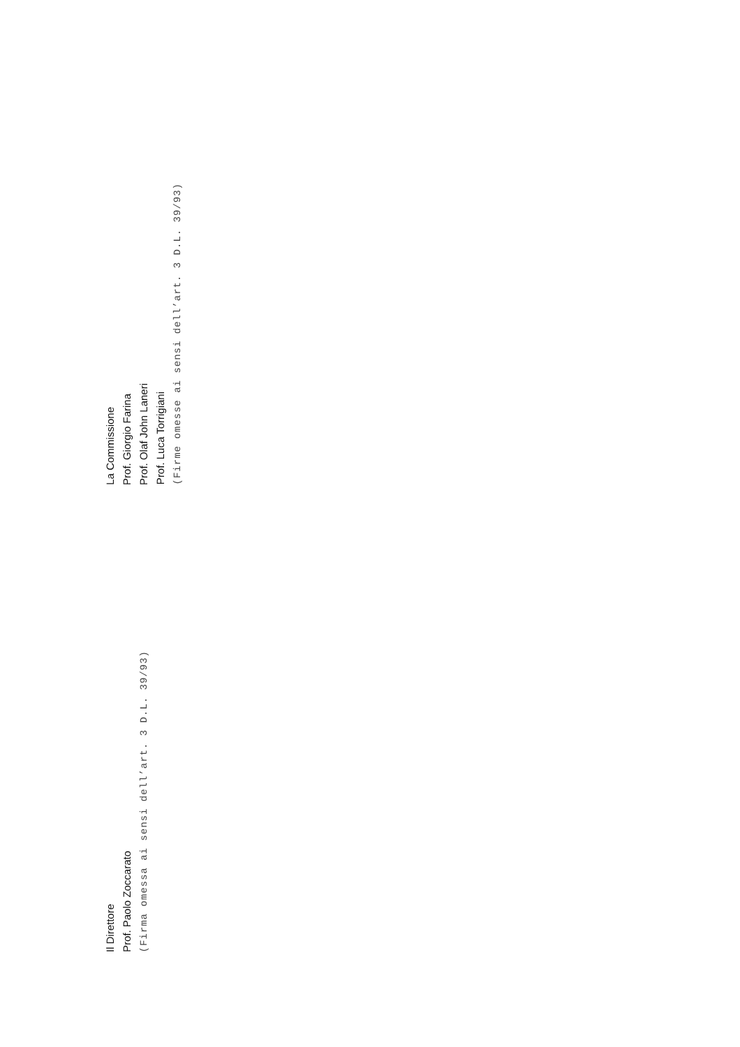Il Direttore
Prof. Paolo Zoccarato
(Firma omessa ai sensi dell’art. 3 D.L. 39/93)
La Commissione
Prof. Giorgio Farina
Prof. Olaf John Laneri
Prof. Luca Torrigiani
(Firme omesse ai sensi dell’art. 3 D.L. 39/93)